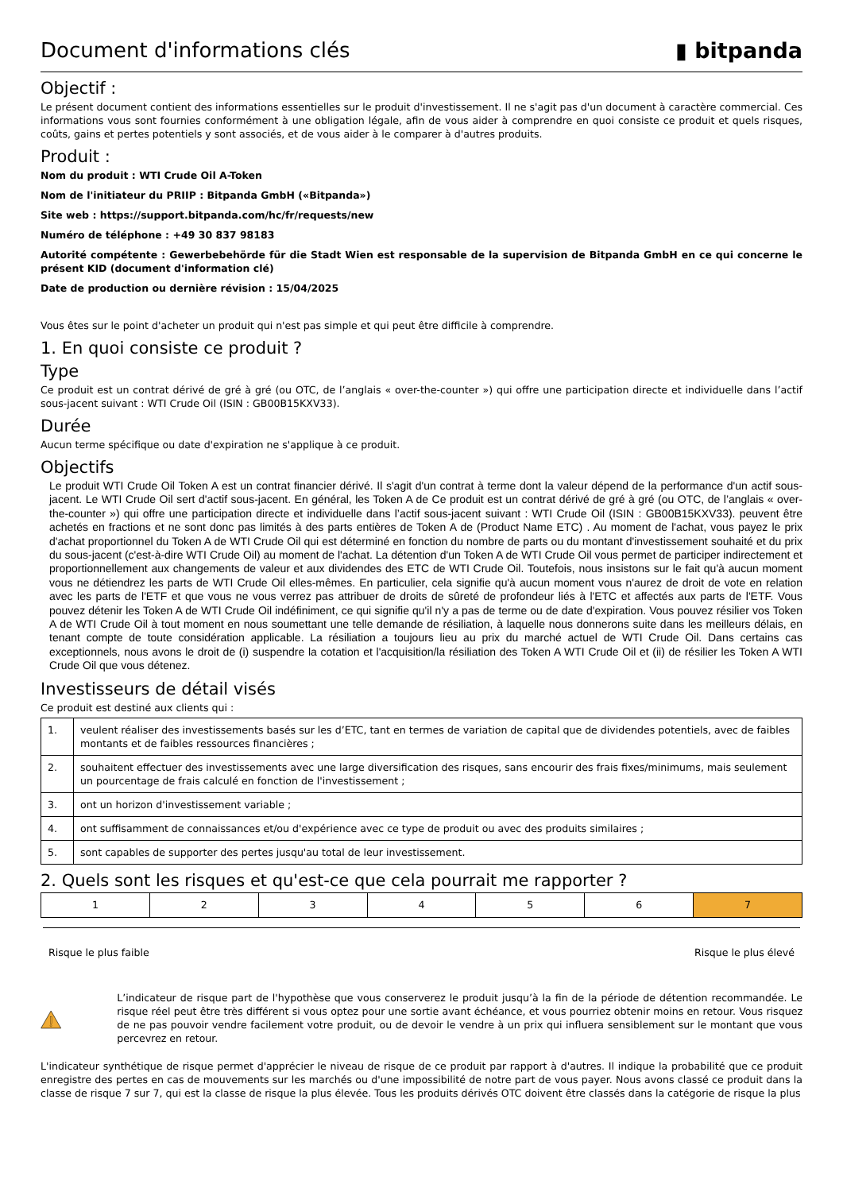Document d'informations clés ▮ bitpanda
Objectif :
Le présent document contient des informations essentielles sur le produit d'investissement. Il ne s'agit pas d'un document à caractère commercial. Ces informations vous sont fournies conformément à une obligation légale, afin de vous aider à comprendre en quoi consiste ce produit et quels risques, coûts, gains et pertes potentiels y sont associés, et de vous aider à le comparer à d'autres produits.
Produit :
Nom du produit : WTI Crude Oil A-Token
Nom de l'initiateur du PRIIP : Bitpanda GmbH («Bitpanda»)
Site web : https://support.bitpanda.com/hc/fr/requests/new
Numéro de téléphone : +49 30 837 98183
Autorité compétente : Gewerbebehörde für die Stadt Wien est responsable de la supervision de Bitpanda GmbH en ce qui concerne le présent KID (document d'information clé)
Date de production ou dernière révision : 15/04/2025
Vous êtes sur le point d'acheter un produit qui n'est pas simple et qui peut être difficile à comprendre.
1. En quoi consiste ce produit ?
Type
Ce produit est un contrat dérivé de gré à gré (ou OTC, de l’anglais « over-the-counter ») qui offre une participation directe et individuelle dans l’actif sous-jacent suivant : WTI Crude Oil (ISIN : GB00B15KXV33).
Durée
Aucun terme spécifique ou date d'expiration ne s'applique à ce produit.
Objectifs
Le produit WTI Crude Oil Token A est un contrat financier dérivé. Il s'agit d'un contrat à terme dont la valeur dépend de la performance d'un actif sous-jacent. Le WTI Crude Oil sert d'actif sous-jacent. En général, les Token A de Ce produit est un contrat dérivé de gré à gré (ou OTC, de l’anglais « over-the-counter ») qui offre une participation directe et individuelle dans l’actif sous-jacent suivant : WTI Crude Oil (ISIN : GB00B15KXV33). peuvent être achetés en fractions et ne sont donc pas limités à des parts entières de Token A de (Product Name ETC) . Au moment de l'achat, vous payez le prix d'achat proportionnel du Token A de WTI Crude Oil qui est déterminé en fonction du nombre de parts ou du montant d'investissement souhaité et du prix du sous-jacent (c'est-à-dire WTI Crude Oil) au moment de l'achat. La détention d'un Token A de WTI Crude Oil vous permet de participer indirectement et proportionnellement aux changements de valeur et aux dividendes des ETC de WTI Crude Oil. Toutefois, nous insistons sur le fait qu'à aucun moment vous ne détiendrez les parts de WTI Crude Oil elles-mêmes. En particulier, cela signifie qu'à aucun moment vous n'aurez de droit de vote en relation avec les parts de l'ETF et que vous ne vous verrez pas attribuer de droits de sûreté de profondeur liés à l'ETC et affectés aux parts de l'ETF. Vous pouvez détenir les Token A de WTI Crude Oil indéfiniment, ce qui signifie qu'il n'y a pas de terme ou de date d'expiration. Vous pouvez résilier vos Token A de WTI Crude Oil à tout moment en nous soumettant une telle demande de résiliation, à laquelle nous donnerons suite dans les meilleurs délais, en tenant compte de toute considération applicable. La résiliation a toujours lieu au prix du marché actuel de WTI Crude Oil. Dans certains cas exceptionnels, nous avons le droit de (i) suspendre la cotation et l'acquisition/la résiliation des Token A WTI Crude Oil et (ii) de résilier les Token A WTI Crude Oil que vous détenez.
Investisseurs de détail visés
Ce produit est destiné aux clients qui :
| 1. | veulent réaliser des investissements basés sur les d’ETC, tant en termes de variation de capital que de dividendes potentiels, avec de faibles montants et de faibles ressources financières ; |
| 2. | souhaitent effectuer des investissements avec une large diversification des risques, sans encourir des frais fixes/minimums, mais seulement un pourcentage de frais calculé en fonction de l'investissement ; |
| 3. | ont un horizon d'investissement variable ; |
| 4. | ont suffisamment de connaissances et/ou d'expérience avec ce type de produit ou avec des produits similaires ; |
| 5. | sont capables de supporter des pertes jusqu'au total de leur investissement. |
2. Quels sont les risques et qu'est-ce que cela pourrait me rapporter ?
| 1 | 2 | 3 | 4 | 5 | 6 | 7 |
Risque le plus faible Risque le plus élevé
L’indicateur de risque part de l'hypothèse que vous conserverez le produit jusqu’à la fin de la période de détention recommandée. Le risque réel peut être très différent si vous optez pour une sortie avant échéance, et vous pourriez obtenir moins en retour. Vous risquez de ne pas pouvoir vendre facilement votre produit, ou de devoir le vendre à un prix qui influera sensiblement sur le montant que vous percevrez en retour.
L'indicateur synthétique de risque permet d'apprécier le niveau de risque de ce produit par rapport à d'autres. Il indique la probabilité que ce produit enregistre des pertes en cas de mouvements sur les marchés ou d'une impossibilité de notre part de vous payer. Nous avons classé ce produit dans la classe de risque 7 sur 7, qui est la classe de risque la plus élevée. Tous les produits dérivés OTC doivent être classés dans la catégorie de risque la plus